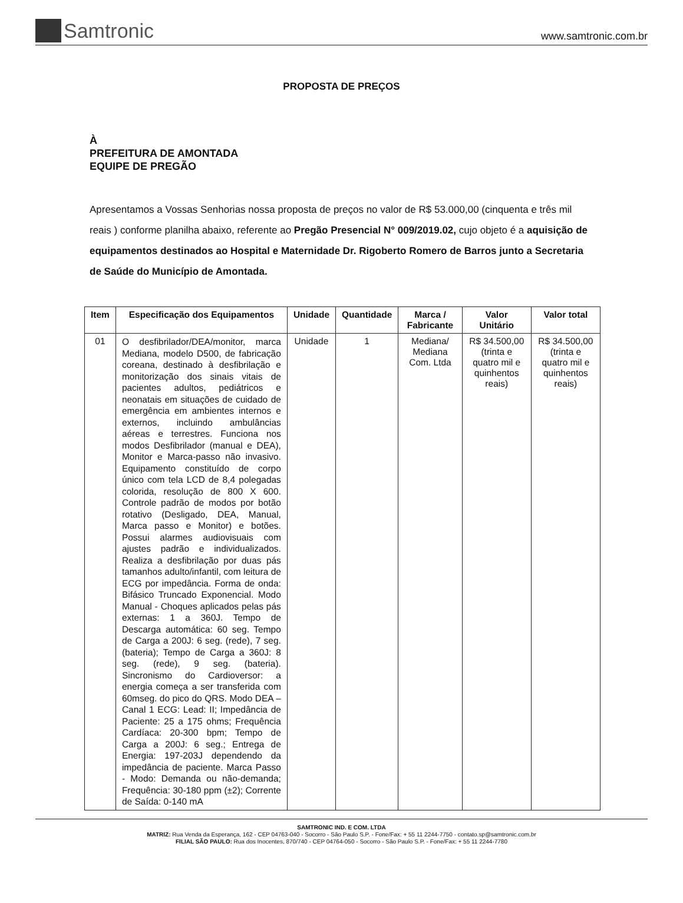Samtronic
www.samtronic.com.br
PROPOSTA DE PREÇOS
À
PREFEITURA DE AMONTADA
EQUIPE DE PREGÃO
Apresentamos a Vossas Senhorias nossa proposta de preços no valor de R$ 53.000,00 (cinquenta e três mil reais ) conforme planilha abaixo, referente ao Pregão Presencial N° 009/2019.02, cujo objeto é a aquisição de equipamentos destinados ao Hospital e Maternidade Dr. Rigoberto Romero de Barros junto a Secretaria de Saúde do Município de Amontada.
| Item | Especificação dos Equipamentos | Unidade | Quantidade | Marca / Fabricante | Valor Unitário | Valor total |
| --- | --- | --- | --- | --- | --- | --- |
| 01 | O desfibrilador/DEA/monitor, marca Mediana, modelo D500, de fabricação coreana, destinado à desfibrilação e monitorização dos sinais vitais de pacientes adultos, pediátricos e neonatais em situações de cuidado de emergência em ambientes internos e externos, incluindo ambulâncias aéreas e terrestres. Funciona nos modos Desfibrilador (manual e DEA), Monitor e Marca-passo não invasivo. Equipamento constituído de corpo único com tela LCD de 8,4 polegadas colorida, resolução de 800 X 600. Controle padrão de modos por botão rotativo (Desligado, DEA, Manual, Marca passo e Monitor) e botões. Possui alarmes audiovisuais com ajustes padrão e individualizados. Realiza a desfibrilação por duas pás tamanhos adulto/infantil, com leitura de ECG por impedância. Forma de onda: Bifásico Truncado Exponencial. Modo Manual - Choques aplicados pelas pás externas: 1 a 360J. Tempo de Descarga automática: 60 seg. Tempo de Carga a 200J: 6 seg. (rede), 7 seg. (bateria); Tempo de Carga a 360J: 8 seg. (rede), 9 seg. (bateria). Sincronismo do Cardioversor: a energia começa a ser transferida com 60mseg. do pico do QRS. Modo DEA – Canal 1 ECG: Lead: II; Impedância de Paciente: 25 a 175 ohms; Frequência Cardíaca: 20-300 bpm; Tempo de Carga a 200J: 6 seg.; Entrega de Energia: 197-203J dependendo da impedância de paciente. Marca Passo - Modo: Demanda ou não-demanda; Frequência: 30-180 ppm (±2); Corrente de Saída: 0-140 mA | Unidade | 1 | Mediana/ Mediana Com. Ltda | R$ 34.500,00 (trinta e quatro mil e quinhentos reais) | R$ 34.500,00 (trinta e quatro mil e quinhentos reais) |
SAMTRONIC IND. E COM. LTDA
MATRIZ: Rua Venda da Esperança, 162 - CEP 04763-040 - Socorro - São Paulo S.P. - Fone/Fax: + 55 11 2244-7750 - contato.sp@samtronic.com.br
FILIAL SÃO PAULO: Rua dos Inocentes, 870/740 - CEP 04764-050 - Socorro - São Paulo S.P. - Fone/Fax: + 55 11 2244-7780